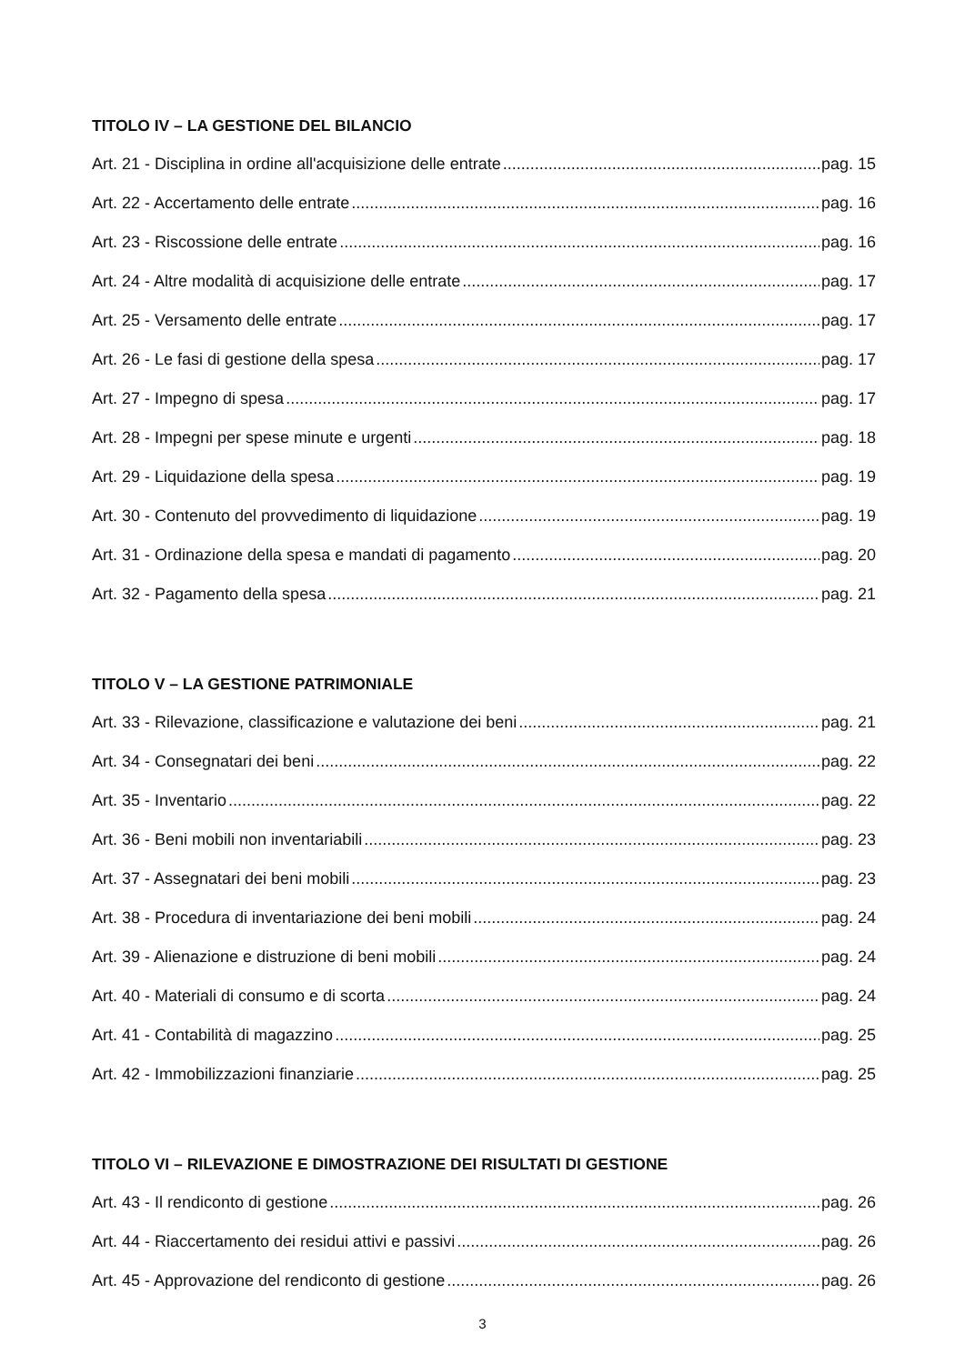TITOLO IV – LA GESTIONE DEL BILANCIO
Art. 21 - Disciplina in ordine all'acquisizione delle entrate pag. 15
Art. 22 - Accertamento delle entrate pag. 16
Art. 23 - Riscossione delle entrate pag. 16
Art. 24 - Altre modalità di acquisizione delle entrate pag. 17
Art. 25 - Versamento delle entrate pag. 17
Art. 26 - Le fasi di gestione della spesa pag. 17
Art. 27 - Impegno di spesa pag. 17
Art. 28 - Impegni per spese minute e urgenti pag. 18
Art. 29 - Liquidazione della spesa pag. 19
Art. 30 - Contenuto del provvedimento di liquidazione pag. 19
Art. 31 - Ordinazione della spesa e mandati di pagamento pag. 20
Art. 32 - Pagamento della spesa pag. 21
TITOLO V – LA GESTIONE PATRIMONIALE
Art. 33 - Rilevazione, classificazione e valutazione dei beni pag. 21
Art. 34 - Consegnatari dei beni pag. 22
Art. 35 - Inventario pag. 22
Art. 36 - Beni mobili non inventariabili pag. 23
Art. 37 - Assegnatari dei beni mobili pag. 23
Art. 38 - Procedura di inventariazione dei beni mobili pag. 24
Art. 39 - Alienazione e distruzione di beni mobili pag. 24
Art. 40 - Materiali di consumo e di scorta pag. 24
Art. 41 - Contabilità di magazzino pag. 25
Art. 42 - Immobilizzazioni finanziarie pag. 25
TITOLO VI – RILEVAZIONE E DIMOSTRAZIONE DEI RISULTATI DI GESTIONE
Art. 43 - Il rendiconto di gestione pag. 26
Art. 44 - Riaccertamento dei residui attivi e passivi pag. 26
Art. 45 - Approvazione del rendiconto di gestione pag. 26
3